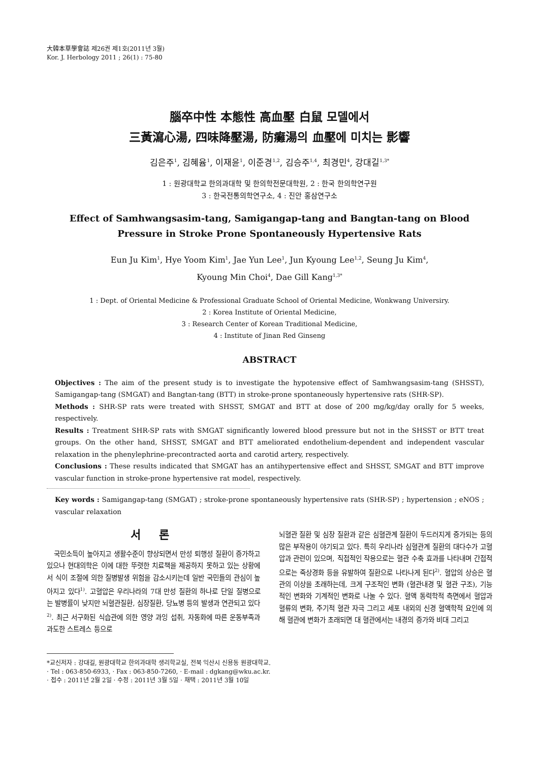大韓本草學會誌 제26권 제1호(2011년 3월)
Kor. J. Herbology 2011 ; 26(1) : 75-80
腦卒中性 本態性 高血壓 白鼠 모델에서
三黃瀉心湯, 四味降壓湯, 防癱湯의 血壓에 미치는 影響
김은주<sup>1</sup>, 김혜윰<sup>1</sup>, 이재윤<sup>1</sup>, 이준경<sup>1,2</sup>, 김승주<sup>1,4</sup>, 최경민<sup>4</sup>, 강대길<sup>1,3*</sup>
1 : 원광대학교 한의과대학 및 한의학전문대학원, 2 : 한국 한의학연구원
3 : 한국전통의학연구소, 4 : 진안 홍삼연구소
Effect of Samhwangsasim-tang, Samigangap-tang and Bangtan-tang on Blood Pressure in Stroke Prone Spontaneously Hypertensive Rats
Eun Ju Kim<sup>1</sup>, Hye Yoom Kim<sup>1</sup>, Jae Yun Lee<sup>1</sup>, Jun Kyoung Lee<sup>1,2</sup>, Seung Ju Kim<sup>4</sup>,
Kyoung Min Choi<sup>4</sup>, Dae Gill Kang<sup>1,3*</sup>
1 : Dept. of Oriental Medicine & Professional Graduate School of Oriental Medicine, Wonkwang Universiry.
2 : Korea Institute of Oriental Medicine,
3 : Research Center of Korean Traditional Medicine,
4 : Institute of Jinan Red Ginseng
ABSTRACT
Objectives : The aim of the present study is to investigate the hypotensive effect of Samhwangsasim-tang (SHSST), Samigangap-tang (SMGAT) and Bangtan-tang (BTT) in stroke-prone spontaneously hypertensive rats (SHR-SP).
Methods : SHR-SP rats were treated with SHSST, SMGAT and BTT at dose of 200 mg/kg/day orally for 5 weeks, respectively.
Results : Treatment SHR-SP rats with SMGAT significantly lowered blood pressure but not in the SHSST or BTT treat groups. On the other hand, SHSST, SMGAT and BTT ameliorated endothelium-dependent and independent vascular relaxation in the phenylephrine-precontracted aorta and carotid artery, respectively.
Conclusions : These results indicated that SMGAT has an antihypertensive effect and SHSST, SMGAT and BTT improve vascular function in stroke-prone hypertensive rat model, respectively.
Key words : Samigangap-tang (SMGAT) ; stroke-prone spontaneously hypertensive rats (SHR-SP) ; hypertension ; eNOS ; vascular relaxation
서 론
국민소득이 높아지고 생활수준이 향상되면서 만성 퇴행성 질환이 증가하고 있으나 현대의학은 이에 대한 뚜렷한 치료책을 제공하지 못하고 있는 상황에서 식이 조절에 의한 질병발생 위험을 감소시키는데 일반 국민들의 관심이 높아지고 있다<sup>1)</sup>. 고혈압은 우리나라의 7대 만성 질환의 하나로 단일 질병으로는 발병률이 낮지만 뇌혈관질환, 심장질환, 당뇨병 등의 발생과 연관되고 있다<sup>2)</sup>. 최근 서구화된 식습관에 의한 영양 과잉 섭취, 자동화에 따른 운동부족과 과도한 스트레스 등으로
뇌혈관 질환 및 심장 질환과 같은 심혈관계 질환이 두드러지게 증가되는 등의 많은 부작용이 야기되고 있다. 특히 우리나라 심혈관계 질환의 대다수가 고혈압과 관련이 있으며, 직접적인 작용으로는 혈관 수축 효과를 나타내며 간접적으로는 죽상경화 등을 유발하여 질환으로 나타나게 된다<sup>2)</sup>. 혈압의 상승은 혈관의 이상을 초래하는데, 크게 구조적인 변화 (혈관내경 및 혈관 구조), 기능적인 변화와 기계적인 변화로 나눌 수 있다. 혈액 동력학적 측면에서 혈압과 혈류의 변화, 주기적 혈관 자극 그리고 세포 내외의 신경 혈액학적 요인에 의해 혈관에 변화가 초래되면 대 혈관에서는 내경의 증가와 비대 그리고
*교신저자 : 강대길, 원광대학교 한의과대학 생리학교실, 전북 익산시 신용동 원광대학교.
· Tel : 063-850-6933, · Fax : 063-850-7260, · E-mail : dgkang@wku.ac.kr.
· 접수 : 2011년 2월 2일 · 수정 : 2011년 3월 5일 · 채택 : 2011년 3월 10일